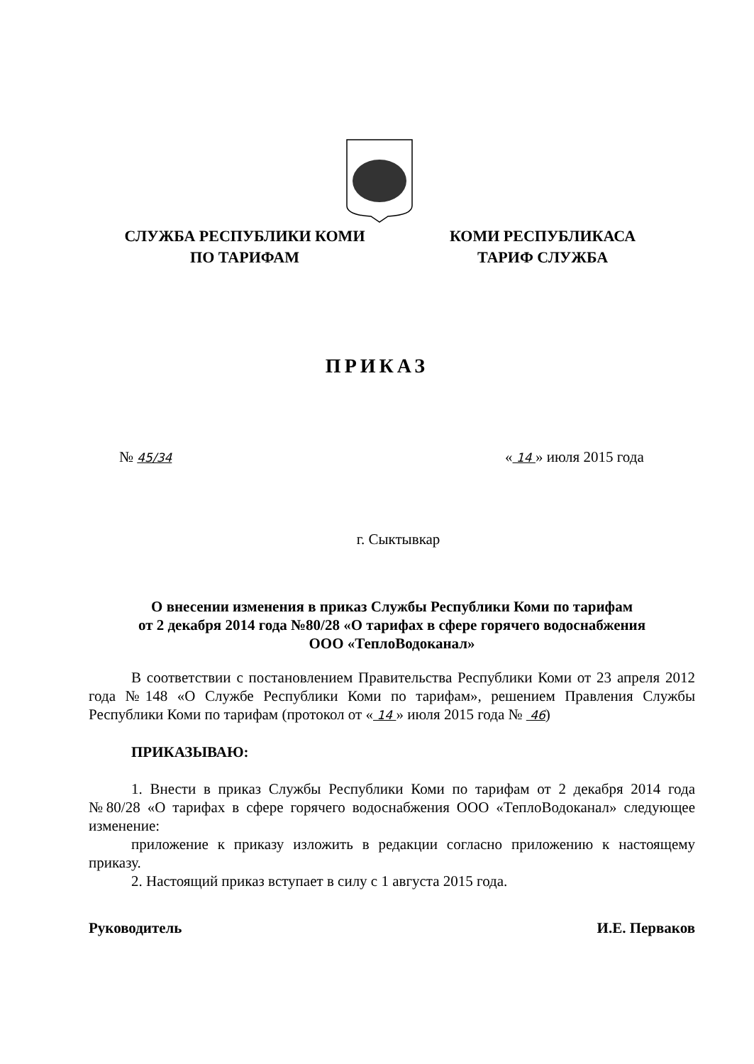СЛУЖБА РЕСПУБЛИКИ КОМИ
ПО ТАРИФАМ
КОМИ РЕСПУБЛИКАСА
ТАРИФ СЛУЖБА
ПРИКАЗ
№ 45/34 « 14 » июля 2015 года
г. Сыктывкар
О внесении изменения в приказ Службы Республики Коми по тарифам
от 2 декабря 2014 года №80/28 «О тарифах в сфере горячего водоснабжения
ООО «ТеплоВодоканал»
В соответствии с постановлением Правительства Республики Коми от 23 апреля 2012 года №148 «О Службе Республики Коми по тарифам», решением Правления Службы Республики Коми по тарифам (протокол от « 14 » июля 2015 года № 46)
ПРИКАЗЫВАЮ:
1. Внести в приказ Службы Республики Коми по тарифам от 2 декабря 2014 года №80/28 «О тарифах в сфере горячего водоснабжения ООО «ТеплоВодоканал» следующее изменение:
приложение к приказу изложить в редакции согласно приложению к настоящему приказу.
2. Настоящий приказ вступает в силу с 1 августа 2015 года.
Руководитель И.Е. Перваков